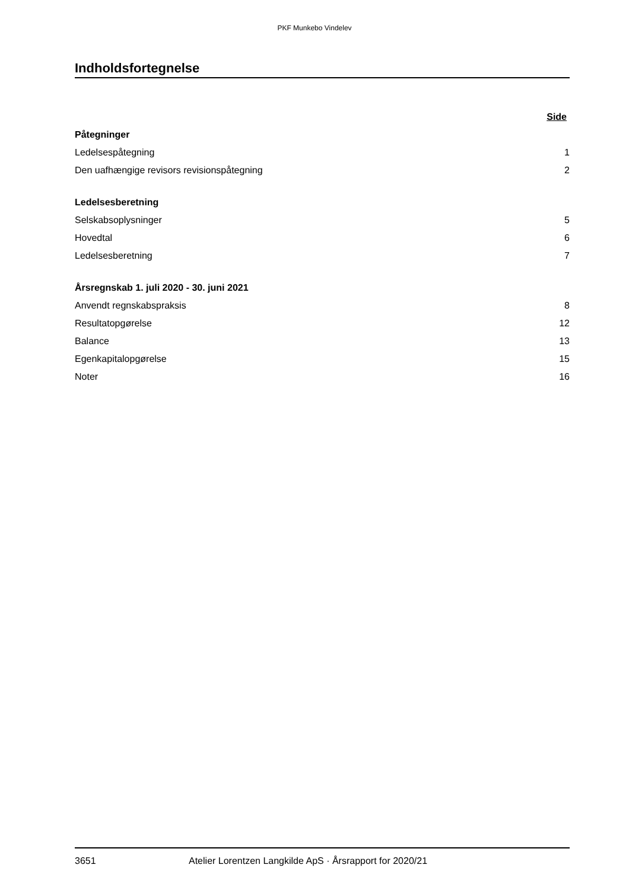PKF Munkebo Vindelev
Indholdsfortegnelse
| | Side |
| Påtegninger | |
| Ledelsespåtegning | 1 |
| Den uafhængige revisors revisionspåtegning | 2 |
| Ledelsesberetning | |
| Selskabsoplysninger | 5 |
| Hovedtal | 6 |
| Ledelsesberetning | 7 |
| Årsregnskab 1. juli 2020 - 30. juni 2021 | |
| Anvendt regnskabspraksis | 8 |
| Resultatopgørelse | 12 |
| Balance | 13 |
| Egenkapitalopgørelse | 15 |
| Noter | 16 |
3651 Atelier Lorentzen Langkilde ApS · Årsrapport for 2020/21